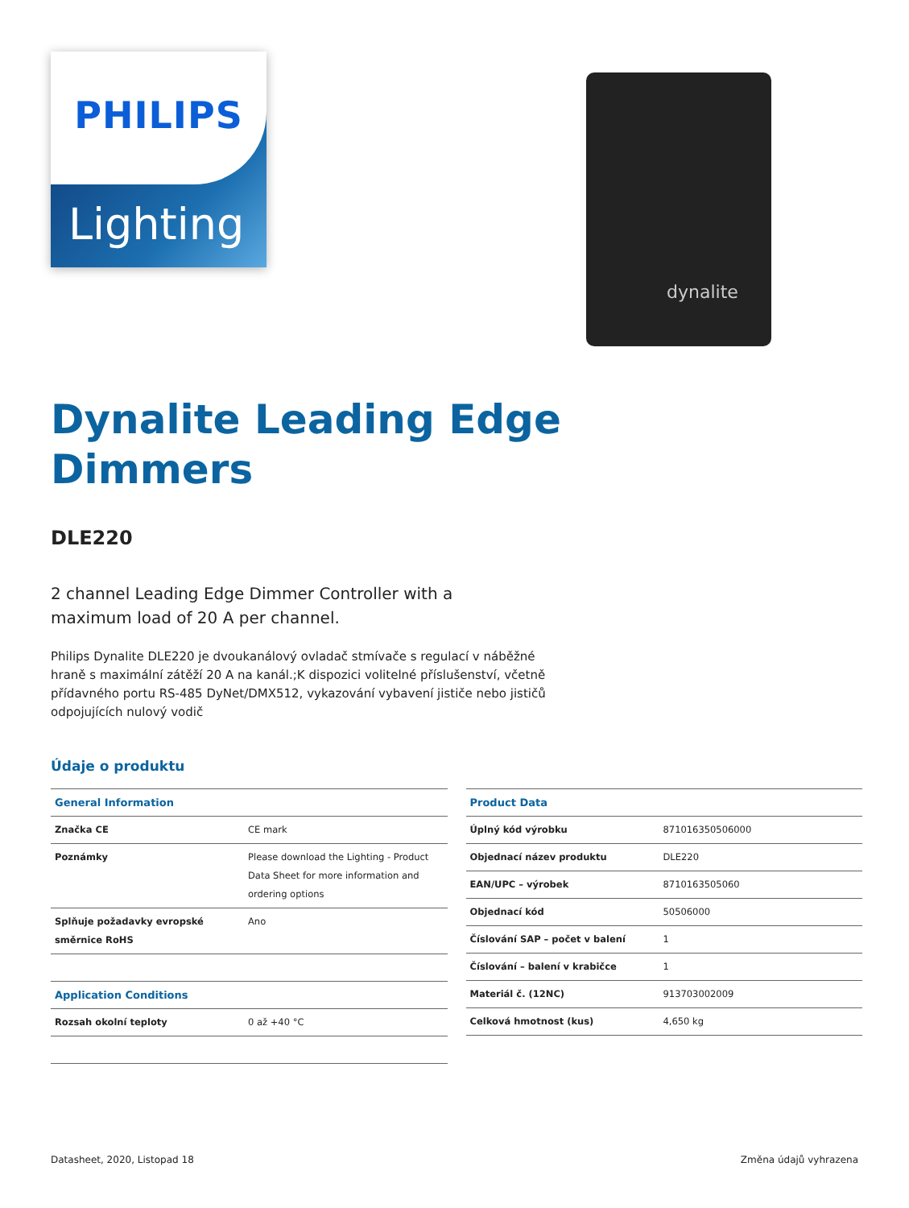PHILIPS
Lighting
dynalite
Dynalite Leading Edge Dimmers
DLE220
2 channel Leading Edge Dimmer Controller with a maximum load of 20 A per channel.
Philips Dynalite DLE220 je dvoukanálový ovladač stmívače s regulací v náběžné hraně s maximální zátěží 20 A na kanál.;K dispozici volitelné příslušenství, včetně přídavného portu RS-485 DyNet/DMX512, vykazování vybavení jističe nebo jističů odpojujících nulový vodič
Údaje o produktu
| General Information | |
| --- | --- |
| Značka CE | CE mark |
| Poznámky | Please download the Lighting - Product Data Sheet for more information and ordering options |
| Splňuje požadavky evropské směrnice RoHS | Ano |
| Application Conditions | |
| Rozsah okolní teploty | 0 až +40 °C |
| Product Data | |
| --- | --- |
| Úplný kód výrobku | 871016350506000 |
| Objednací název produktu | DLE220 |
| EAN/UPC – výrobek | 8710163505060 |
| Objednací kód | 50506000 |
| Číslování SAP – počet v balení | 1 |
| Číslování – balení v krabičce | 1 |
| Materiál č. (12NC) | 913703002009 |
| Celková hmotnost (kus) | 4,650 kg |
Datasheet, 2020, Listopad 18 Změna údajů vyhrazena